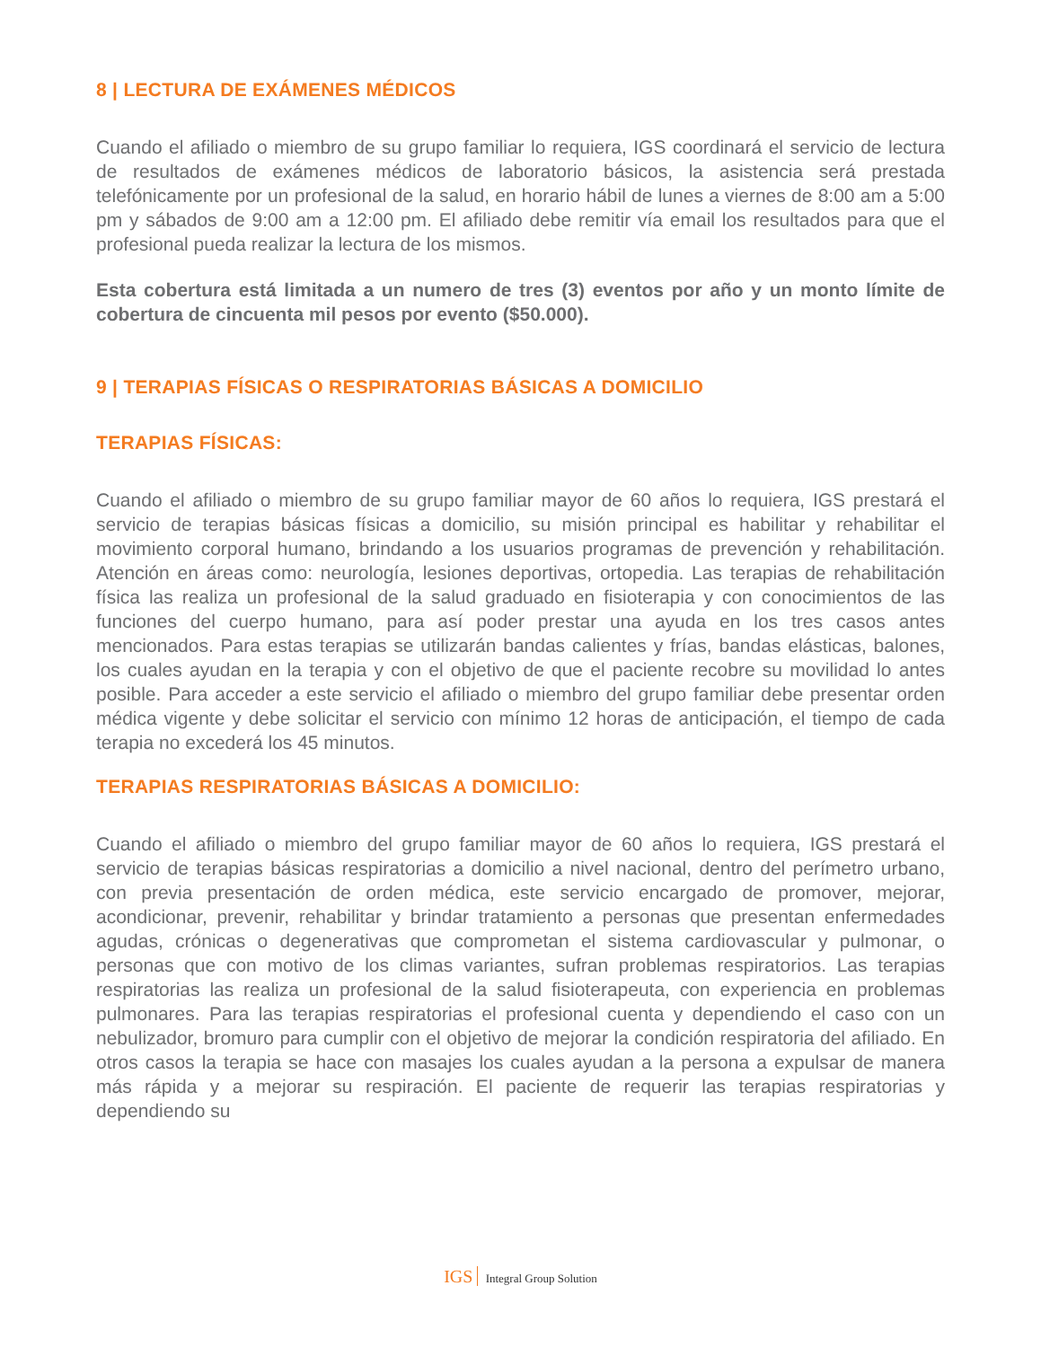8 | LECTURA DE EXÁMENES MÉDICOS
Cuando el afiliado o miembro de su grupo familiar lo requiera, IGS coordinará el servicio de lectura de resultados de exámenes médicos de laboratorio básicos, la asistencia será prestada telefónicamente por un profesional de la salud, en horario hábil de lunes a viernes de 8:00 am a 5:00 pm y sábados de 9:00 am a 12:00 pm. El afiliado debe remitir vía email los resultados para que el profesional pueda realizar la lectura de los mismos.
Esta cobertura está limitada a un numero de tres (3) eventos por año y un monto límite de cobertura de cincuenta mil pesos por evento ($50.000).
9 | TERAPIAS FÍSICAS O RESPIRATORIAS BÁSICAS A DOMICILIO
TERAPIAS FÍSICAS:
Cuando el afiliado o miembro de su grupo familiar mayor de 60 años lo requiera, IGS prestará el servicio de terapias básicas físicas a domicilio, su misión principal es habilitar y rehabilitar el movimiento corporal humano, brindando a los usuarios programas de prevención y rehabilitación. Atención en áreas como: neurología, lesiones deportivas, ortopedia. Las terapias de rehabilitación física las realiza un profesional de la salud graduado en fisioterapia y con conocimientos de las funciones del cuerpo humano, para así poder prestar una ayuda en los tres casos antes mencionados. Para estas terapias se utilizarán bandas calientes y frías, bandas elásticas, balones, los cuales ayudan en la terapia y con el objetivo de que el paciente recobre su movilidad lo antes posible. Para acceder a este servicio el afiliado o miembro del grupo familiar debe presentar orden médica vigente y debe solicitar el servicio con mínimo 12 horas de anticipación, el tiempo de cada terapia no excederá los 45 minutos.
TERAPIAS RESPIRATORIAS BÁSICAS A DOMICILIO:
Cuando el afiliado o miembro del grupo familiar mayor de 60 años lo requiera, IGS prestará el servicio de terapias básicas respiratorias a domicilio a nivel nacional, dentro del perímetro urbano, con previa presentación de orden médica, este servicio encargado de promover, mejorar, acondicionar, prevenir, rehabilitar y brindar tratamiento a personas que presentan enfermedades agudas, crónicas o degenerativas que comprometan el sistema cardiovascular y pulmonar, o personas que con motivo de los climas variantes, sufran problemas respiratorios. Las terapias respiratorias las realiza un profesional de la salud fisioterapeuta, con experiencia en problemas pulmonares. Para las terapias respiratorias el profesional cuenta y dependiendo el caso con un nebulizador, bromuro para cumplir con el objetivo de mejorar la condición respiratoria del afiliado. En otros casos la terapia se hace con masajes los cuales ayudan a la persona a expulsar de manera más rápida y a mejorar su respiración. El paciente de requerir las terapias respiratorias y dependiendo su
IGS Integral Group Solution